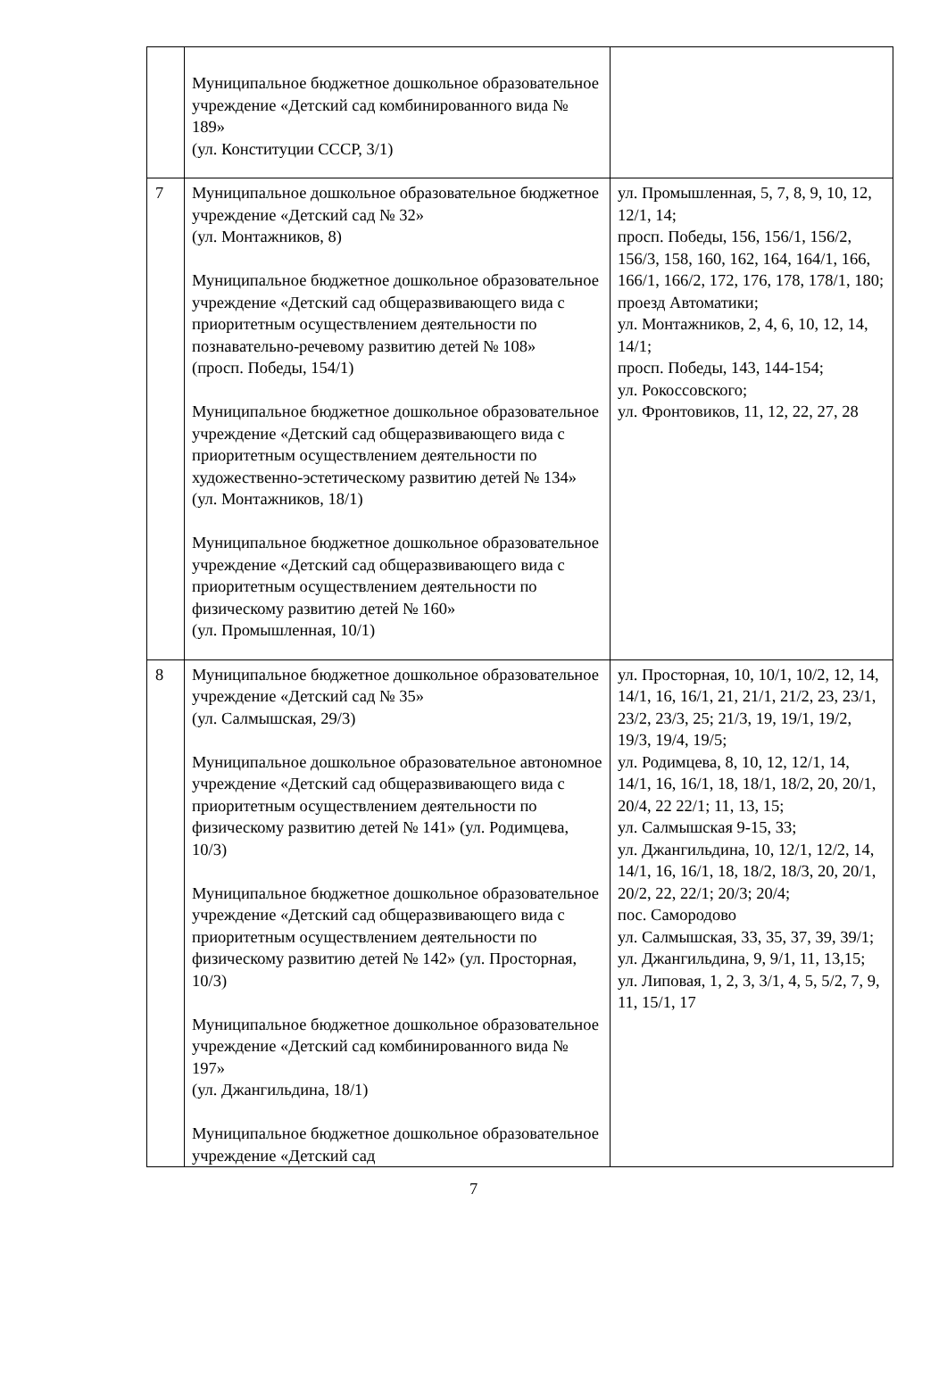| | Муниципальное бюджетное дошкольное образовательное учреждение «Детский сад комбинированного вида № 189» (ул. Конституции СССР, 3/1) | |
| 7 | Муниципальное дошкольное образовательное бюджетное учреждение «Детский сад № 32» (ул. Монтажников, 8) Муниципальное бюджетное дошкольное образовательное учреждение «Детский сад общеразвивающего вида с приоритетным осуществлением деятельности по познавательно-речевому развитию детей № 108» (просп. Победы, 154/1) Муниципальное бюджетное дошкольное образовательное учреждение «Детский сад общеразвивающего вида с приоритетным осуществлением деятельности по художественно-эстетическому развитию детей № 134» (ул. Монтажников, 18/1) Муниципальное бюджетное дошкольное образовательное учреждение «Детский сад общеразвивающего вида с приоритетным осуществлением деятельности по физическому развитию детей № 160» (ул. Промышленная, 10/1) | ул. Промышленная, 5, 7, 8, 9, 10, 12, 12/1, 14; просп. Победы, 156, 156/1, 156/2, 156/3, 158, 160, 162, 164, 164/1, 166, 166/1, 166/2, 172, 176, 178, 178/1, 180; проезд Автоматики; ул. Монтажников, 2, 4, 6, 10, 12, 14, 14/1; просп. Победы, 143, 144-154; ул. Рокоссовского; ул. Фронтовиков, 11, 12, 22, 27, 28 |
| 8 | Муниципальное бюджетное дошкольное образовательное учреждение «Детский сад № 35» (ул. Салмышская, 29/3) Муниципальное дошкольное образовательное автономное учреждение «Детский сад общеразвивающего вида с приоритетным осуществлением деятельности по физическому развитию детей № 141» (ул. Родимцева, 10/3) Муниципальное бюджетное дошкольное образовательное учреждение «Детский сад общеразвивающего вида с приоритетным осуществлением деятельности по физическому развитию детей № 142» (ул. Просторная, 10/3) Муниципальное бюджетное дошкольное образовательное учреждение «Детский сад комбинированного вида № 197» (ул. Джангильдина, 18/1) Муниципальное бюджетное дошкольное образовательное учреждение «Детский сад | ул. Просторная, 10, 10/1, 10/2, 12, 14, 14/1, 16, 16/1, 21, 21/1, 21/2, 23, 23/1, 23/2, 23/3, 25; 21/3, 19, 19/1, 19/2, 19/3, 19/4, 19/5; ул. Родимцева, 8, 10, 12, 12/1, 14, 14/1, 16, 16/1, 18, 18/1, 18/2, 20, 20/1, 20/4, 22 22/1; 11, 13, 15; ул. Салмышская 9-15, 33; ул. Джангильдина, 10, 12/1, 12/2, 14, 14/1, 16, 16/1, 18, 18/2, 18/3, 20, 20/1, 20/2, 22, 22/1; 20/3; 20/4; пос. Самородово ул. Салмышская, 33, 35, 37, 39, 39/1; ул. Джангильдина, 9, 9/1, 11, 13,15; ул. Липовая, 1, 2, 3, 3/1, 4, 5, 5/2, 7, 9, 11, 15/1, 17 |
7